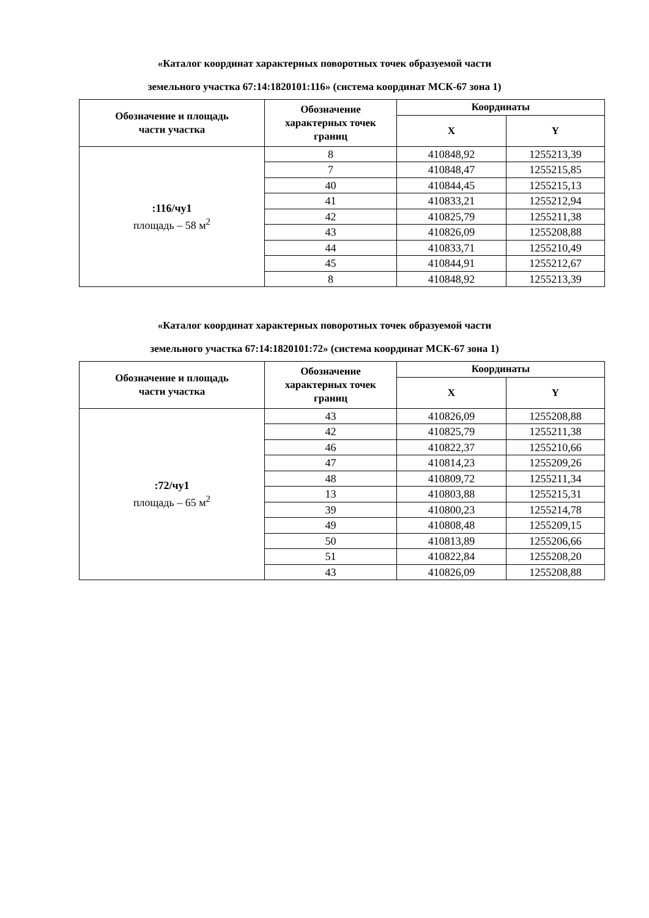«Каталог координат характерных поворотных точек образуемой части
земельного участка 67:14:1820101:116» (система координат МСК-67 зона 1)
| Обозначение и площадь части участка | Обозначение характерных точек границ | Координаты | |
| --- | --- | --- | --- |
| | | X | Y |
| :116/чу1 площадь – 58 м<sup>2</sup> | 8 | 410848,92 | 1255213,39 |
| | 7 | 410848,47 | 1255215,85 |
| | 40 | 410844,45 | 1255215,13 |
| | 41 | 410833,21 | 1255212,94 |
| | 42 | 410825,79 | 1255211,38 |
| | 43 | 410826,09 | 1255208,88 |
| | 44 | 410833,71 | 1255210,49 |
| | 45 | 410844,91 | 1255212,67 |
| | 8 | 410848,92 | 1255213,39 |
«Каталог координат характерных поворотных точек образуемой части
земельного участка 67:14:1820101:72» (система координат МСК-67 зона 1)
| Обозначение и площадь части участка | Обозначение характерных точек границ | Координаты | |
| --- | --- | --- | --- |
| | | X | Y |
| :72/чу1 площадь – 65 м<sup>2</sup> | 43 | 410826,09 | 1255208,88 |
| | 42 | 410825,79 | 1255211,38 |
| | 46 | 410822,37 | 1255210,66 |
| | 47 | 410814,23 | 1255209,26 |
| | 48 | 410809,72 | 1255211,34 |
| | 13 | 410803,88 | 1255215,31 |
| | 39 | 410800,23 | 1255214,78 |
| | 49 | 410808,48 | 1255209,15 |
| | 50 | 410813,89 | 1255206,66 |
| | 51 | 410822,84 | 1255208,20 |
| | 43 | 410826,09 | 1255208,88 |